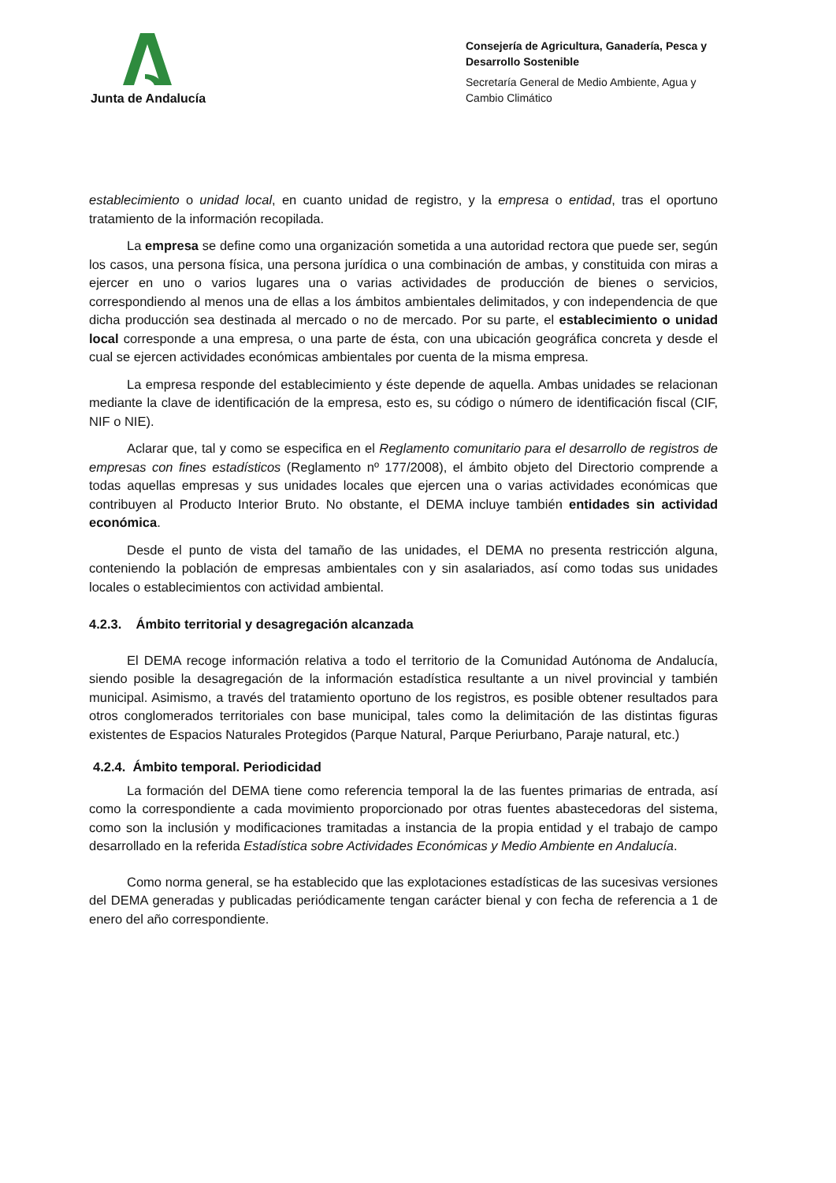Junta de Andalucía
Consejería de Agricultura, Ganadería, Pesca y Desarrollo Sostenible
Secretaría General de Medio Ambiente, Agua y Cambio Climático
establecimiento o unidad local, en cuanto unidad de registro, y la empresa o entidad, tras el oportuno tratamiento de la información recopilada.
La empresa se define como una organización sometida a una autoridad rectora que puede ser, según los casos, una persona física, una persona jurídica o una combinación de ambas, y constituida con miras a ejercer en uno o varios lugares una o varias actividades de producción de bienes o servicios, correspondiendo al menos una de ellas a los ámbitos ambientales delimitados, y con independencia de que dicha producción sea destinada al mercado o no de mercado. Por su parte, el establecimiento o unidad local corresponde a una empresa, o una parte de ésta, con una ubicación geográfica concreta y desde el cual se ejercen actividades económicas ambientales por cuenta de la misma empresa.
La empresa responde del establecimiento y éste depende de aquella. Ambas unidades se relacionan mediante la clave de identificación de la empresa, esto es, su código o número de identificación fiscal (CIF, NIF o NIE).
Aclarar que, tal y como se especifica en el Reglamento comunitario para el desarrollo de registros de empresas con fines estadísticos (Reglamento nº 177/2008), el ámbito objeto del Directorio comprende a todas aquellas empresas y sus unidades locales que ejercen una o varias actividades económicas que contribuyen al Producto Interior Bruto. No obstante, el DEMA incluye también entidades sin actividad económica.
Desde el punto de vista del tamaño de las unidades, el DEMA no presenta restricción alguna, conteniendo la población de empresas ambientales con y sin asalariados, así como todas sus unidades locales o establecimientos con actividad ambiental.
4.2.3. Ámbito territorial y desagregación alcanzada
El DEMA recoge información relativa a todo el territorio de la Comunidad Autónoma de Andalucía, siendo posible la desagregación de la información estadística resultante a un nivel provincial y también municipal. Asimismo, a través del tratamiento oportuno de los registros, es posible obtener resultados para otros conglomerados territoriales con base municipal, tales como la delimitación de las distintas figuras existentes de Espacios Naturales Protegidos (Parque Natural, Parque Periurbano, Paraje natural, etc.)
4.2.4. Ámbito temporal. Periodicidad
La formación del DEMA tiene como referencia temporal la de las fuentes primarias de entrada, así como la correspondiente a cada movimiento proporcionado por otras fuentes abastecedoras del sistema, como son la inclusión y modificaciones tramitadas a instancia de la propia entidad y el trabajo de campo desarrollado en la referida Estadística sobre Actividades Económicas y Medio Ambiente en Andalucía.
Como norma general, se ha establecido que las explotaciones estadísticas de las sucesivas versiones del DEMA generadas y publicadas periódicamente tengan carácter bienal y con fecha de referencia a 1 de enero del año correspondiente.